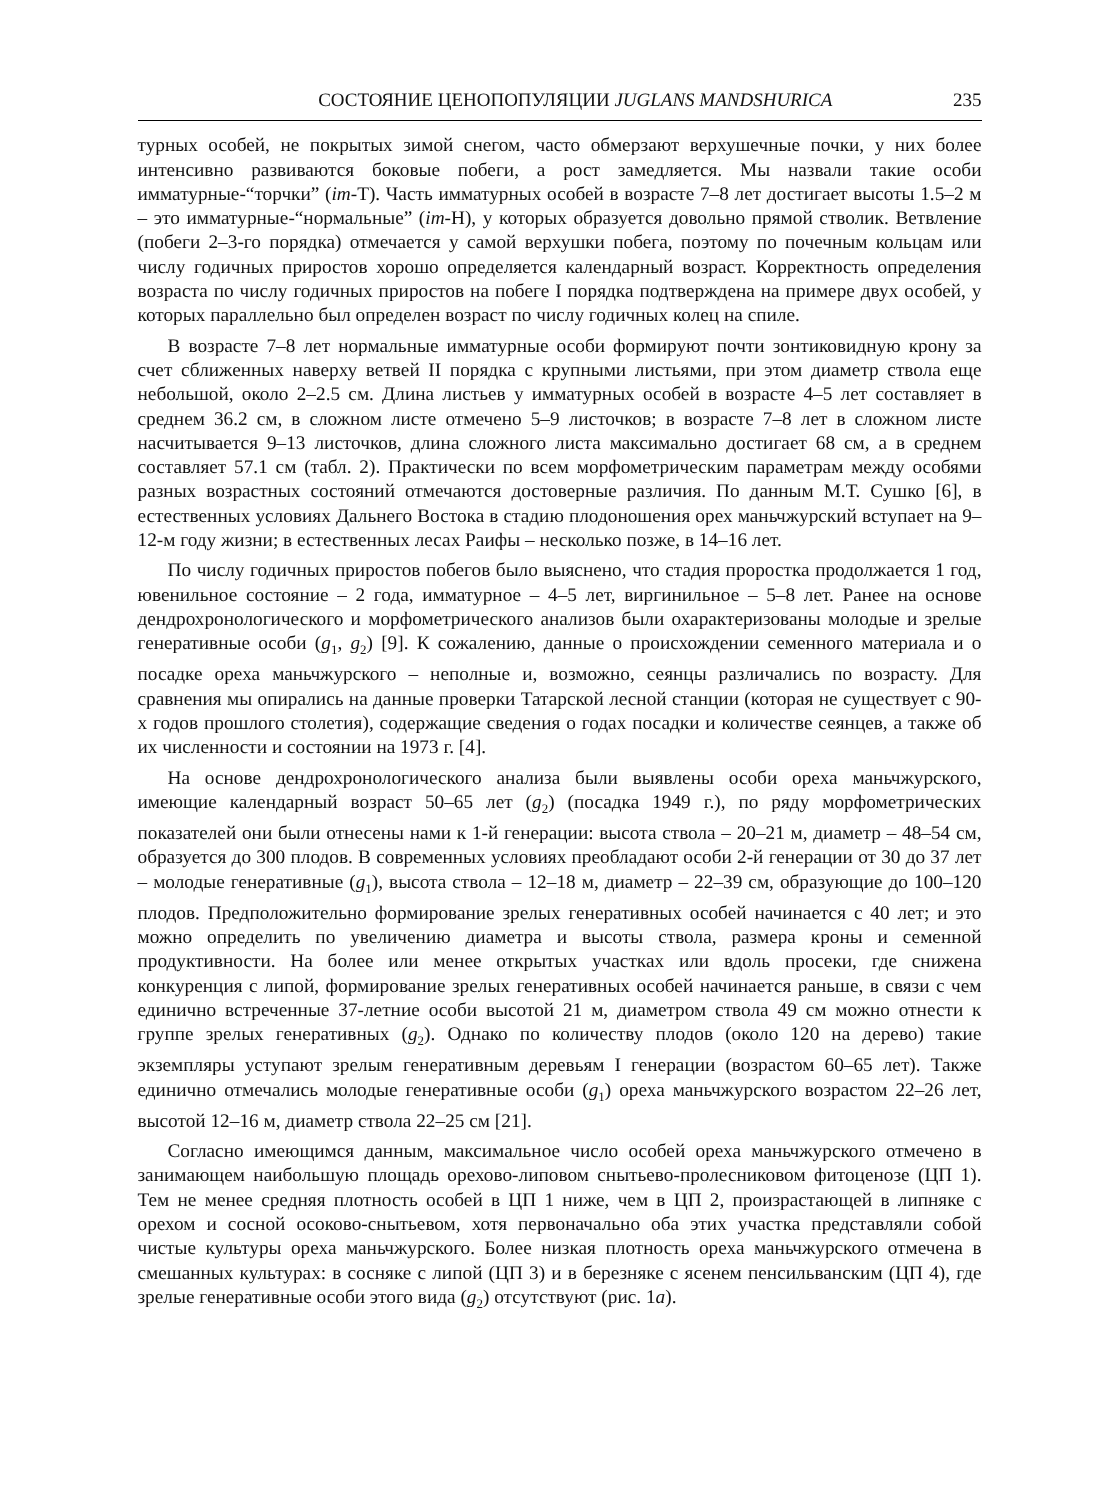СОСТОЯНИЕ ЦЕНОПОПУЛЯЦИИ JUGLANS MANDSHURICA 235
турных особей, не покрытых зимой снегом, часто обмерзают верхушечные почки, у них более интенсивно развиваются боковые побеги, а рост замедляется. Мы назвали такие особи имматурные-“торчки” (im-Т). Часть имматурных особей в возрасте 7–8 лет достигает высоты 1.5–2 м – это имматурные-“нормальные” (im-Н), у которых образуется довольно прямой стволик. Ветвление (побеги 2–3-го порядка) отмечается у самой верхушки побега, поэтому по почечным кольцам или числу годичных приростов хорошо определяется календарный возраст. Корректность определения возраста по числу годичных приростов на побеге I порядка подтверждена на примере двух особей, у которых параллельно был определен возраст по числу годичных колец на спиле.
В возрасте 7–8 лет нормальные имматурные особи формируют почти зонтиковидную крону за счет сближенных наверху ветвей II порядка с крупными листьями, при этом диаметр ствола еще небольшой, около 2–2.5 см. Длина листьев у имматурных особей в возрасте 4–5 лет составляет в среднем 36.2 см, в сложном листе отмечено 5–9 листочков; в возрасте 7–8 лет в сложном листе насчитывается 9–13 листочков, длина сложного листа максимально достигает 68 см, а в среднем составляет 57.1 см (табл. 2). Практически по всем морфометрическим параметрам между особями разных возрастных состояний отмечаются достоверные различия. По данным М.Т. Сушко [6], в естественных условиях Дальнего Востока в стадию плодоношения орех маньчжурский вступает на 9–12-м году жизни; в естественных лесах Раифы – несколько позже, в 14–16 лет.
По числу годичных приростов побегов было выяснено, что стадия проростка продолжается 1 год, ювенильное состояние – 2 года, имматурное – 4–5 лет, виргинильное – 5–8 лет. Ранее на основе дендрохронологического и морфометрического анализов были охарактеризованы молодые и зрелые генеративные особи (g<sub>1</sub>, g<sub>2</sub>) [9]. К сожалению, данные о происхождении семенного материала и о посадке ореха маньчжурского – неполные и, возможно, сеянцы различались по возрасту. Для сравнения мы опирались на данные проверки Татарской лесной станции (которая не существует с 90-х годов прошлого столетия), содержащие сведения о годах посадки и количестве сеянцев, а также об их численности и состоянии на 1973 г. [4].
На основе дендрохронологического анализа были выявлены особи ореха маньчжурского, имеющие календарный возраст 50–65 лет (g<sub>2</sub>) (посадка 1949 г.), по ряду морфометрических показателей они были отнесены нами к 1-й генерации: высота ствола – 20–21 м, диаметр – 48–54 см, образуется до 300 плодов. В современных условиях преобладают особи 2-й генерации от 30 до 37 лет – молодые генеративные (g<sub>1</sub>), высота ствола – 12–18 м, диаметр – 22–39 см, образующие до 100–120 плодов. Предположительно формирование зрелых генеративных особей начинается с 40 лет; и это можно определить по увеличению диаметра и высоты ствола, размера кроны и семенной продуктивности. На более или менее открытых участках или вдоль просеки, где снижена конкуренция с липой, формирование зрелых генеративных особей начинается раньше, в связи с чем единично встреченные 37-летние особи высотой 21 м, диаметром ствола 49 см можно отнести к группе зрелых генеративных (g<sub>2</sub>). Однако по количеству плодов (около 120 на дерево) такие экземпляры уступают зрелым генеративным деревьям I генерации (возрастом 60–65 лет). Также единично отмечались молодые генеративные особи (g<sub>1</sub>) ореха маньчжурского возрастом 22–26 лет, высотой 12–16 м, диаметр ствола 22–25 см [21].
Согласно имеющимся данным, максимальное число особей ореха маньчжурского отмечено в занимающем наибольшую площадь орехово-липовом снытьево-пролесниковом фитоценозе (ЦП 1). Тем не менее средняя плотность особей в ЦП 1 ниже, чем в ЦП 2, произрастающей в липняке с орехом и сосной осоково-снытьевом, хотя первоначально оба этих участка представляли собой чистые культуры ореха маньчжурского. Более низкая плотность ореха маньчжурского отмечена в смешанных культурах: в сосняке с липой (ЦП 3) и в березняке с ясенем пенсильванским (ЦП 4), где зрелые генеративные особи этого вида (g<sub>2</sub>) отсутствуют (рис. 1а).